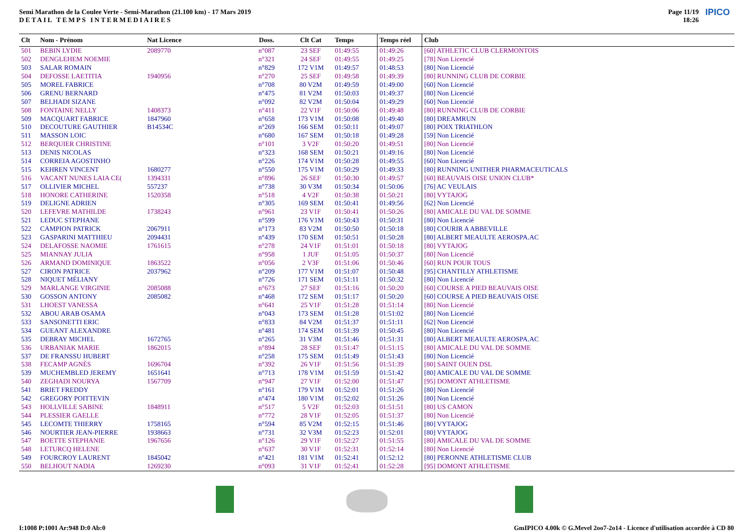Semi Marathon de la Coulee Verte - Semi-Marathon (21.100 km) - 17 Mars 2019
DETAIL TEMPS INTERMEDIAIRES
Page 11/19
18:26
IPICO
| Clt | Nom - Prénom | Nat Licence | Doss. | Clt Cat | Temps | Temps réel | Club |
| --- | --- | --- | --- | --- | --- | --- | --- |
| 501 | BEBIN LYDIE | 2089770 | n°087 | 23 SEF | 01:49:55 | 01:49:26 | [60] ATHLETIC CLUB CLERMONTOIS |
| 502 | DENGLEHEM NOEMIE | | n°321 | 24 SEF | 01:49:55 | 01:49:25 | [78] Non Licencié |
| 503 | SALAR ROMAIN | | n°829 | 172 V1M | 01:49:57 | 01:48:53 | [80] Non Licencié |
| 504 | DEFOSSE LAETITIA | 1940956 | n°270 | 25 SEF | 01:49:58 | 01:49:39 | [80] RUNNING CLUB DE CORBIE |
| 505 | MOREL FABRICE | | n°708 | 80 V2M | 01:49:59 | 01:49:00 | [60] Non Licencié |
| 506 | GRENU BERNARD | | n°475 | 81 V2M | 01:50:03 | 01:49:37 | [80] Non Licencié |
| 507 | BELHADI SIZANE | | n°092 | 82 V2M | 01:50:04 | 01:49:29 | [60] Non Licencié |
| 508 | FONTAINE NELLY | 1408373 | n°411 | 22 V1F | 01:50:06 | 01:49:48 | [80] RUNNING CLUB DE CORBIE |
| 509 | MACQUART FABRICE | 1847960 | n°658 | 173 V1M | 01:50:08 | 01:49:40 | [80] DREAMRUN |
| 510 | DECOUTURE GAUTHIER | B14534C | n°269 | 166 SEM | 01:50:11 | 01:49:07 | [80] POIX TRIATHLON |
| 511 | MASSON LOIC | | n°680 | 167 SEM | 01:50:18 | 01:49:28 | [59] Non Licencié |
| 512 | BERQUIER CHRISTINE | | n°101 | 3 V2F | 01:50:20 | 01:49:51 | [80] Non Licencié |
| 513 | DENIS NICOLAS | | n°323 | 168 SEM | 01:50:21 | 01:49:16 | [80] Non Licencié |
| 514 | CORREIA AGOSTINHO | | n°226 | 174 V1M | 01:50:28 | 01:49:55 | [60] Non Licencié |
| 515 | KEHREN VINCENT | 1680277 | n°550 | 175 V1M | 01:50:29 | 01:49:33 | [80] RUNNING UNITHER PHARMACEUTICALS |
| 516 | VACANT NUNES LAIA CE( | 1394331 | n°896 | 26 SEF | 01:50:30 | 01:49:57 | [60] BEAUVAIS OISE UNION CLUB* |
| 517 | OLLIVIER MICHEL | 557237 | n°738 | 30 V3M | 01:50:34 | 01:50:06 | [76] AC VEULAIS |
| 518 | HONORE CATHERINE | 1520358 | n°518 | 4 V2F | 01:50:38 | 01:50:21 | [80] VYTAJOG |
| 519 | DELIGNE ADRIEN | | n°305 | 169 SEM | 01:50:41 | 01:49:56 | [62] Non Licencié |
| 520 | LEFEVRE MATHILDE | 1738243 | n°961 | 23 V1F | 01:50:41 | 01:50:26 | [80] AMICALE DU VAL DE SOMME |
| 521 | LEDUC STEPHANE | | n°599 | 176 V1M | 01:50:43 | 01:50:31 | [80] Non Licencié |
| 522 | CAMPION PATRICK | 2067911 | n°173 | 83 V2M | 01:50:50 | 01:50:18 | [80] COURIR A ABBEVILLE |
| 523 | GASPARINI MATTHIEU | 2094431 | n°439 | 170 SEM | 01:50:51 | 01:50:28 | [80] ALBERT MEAULTE AEROSPA.AC |
| 524 | DELAFOSSE NAOMIE | 1761615 | n°278 | 24 V1F | 01:51:01 | 01:50:18 | [80] VYTAJOG |
| 525 | MIANNAY JULIA | | n°958 | 1 JUF | 01:51:05 | 01:50:37 | [80] Non Licencié |
| 526 | ARMAND DOMINIQUE | 1863522 | n°056 | 2 V3F | 01:51:06 | 01:50:46 | [60] RUN POUR TOUS |
| 527 | CIRON PATRICE | 2037962 | n°209 | 177 V1M | 01:51:07 | 01:50:48 | [95] CHANTILLY ATHLETISME |
| 528 | NIQUET MÉLIANY | | n°726 | 171 SEM | 01:51:11 | 01:50:32 | [80] Non Licencié |
| 529 | MARLANGE VIRGINIE | 2085088 | n°673 | 27 SEF | 01:51:16 | 01:50:20 | [60] COURSE A PIED BEAUVAIS OISE |
| 530 | GOSSON ANTONY | 2085082 | n°468 | 172 SEM | 01:51:17 | 01:50:20 | [60] COURSE A PIED BEAUVAIS OISE |
| 531 | LHOEST VANESSA | | n°641 | 25 V1F | 01:51:28 | 01:51:14 | [80] Non Licencié |
| 532 | ABOU ARAB OSAMA | | n°043 | 173 SEM | 01:51:28 | 01:51:02 | [80] Non Licencié |
| 533 | SANSONETTI ERIC | | n°833 | 84 V2M | 01:51:37 | 01:51:11 | [62] Non Licencié |
| 534 | GUEANT ALEXANDRE | | n°481 | 174 SEM | 01:51:39 | 01:50:45 | [80] Non Licencié |
| 535 | DEBRAY MICHEL | 1672765 | n°265 | 31 V3M | 01:51:46 | 01:51:31 | [80] ALBERT MEAULTE AEROSPA.AC |
| 536 | URBANIAK MARIE | 1862015 | n°894 | 28 SEF | 01:51:47 | 01:51:15 | [80] AMICALE DU VAL DE SOMME |
| 537 | DE FRANSSU HUBERT | | n°258 | 175 SEM | 01:51:49 | 01:51:43 | [80] Non Licencié |
| 538 | FECAMP AGNÈS | 1696704 | n°392 | 26 V1F | 01:51:56 | 01:51:39 | [80] SAINT OUEN DSL |
| 539 | MUCHEMBLED JEREMY | 1651641 | n°713 | 178 V1M | 01:51:59 | 01:51:42 | [80] AMICALE DU VAL DE SOMME |
| 540 | ZEGHADI NOURYA | 1567709 | n°947 | 27 V1F | 01:52:00 | 01:51:47 | [95] DOMONT ATHLETISME |
| 541 | BRIET FREDDY | | n°161 | 179 V1M | 01:52:01 | 01:51:26 | [80] Non Licencié |
| 542 | GREGORY POITTEVIN | | n°474 | 180 V1M | 01:52:02 | 01:51:26 | [80] Non Licencié |
| 543 | HOLLVILLE SABINE | 1848911 | n°517 | 5 V2F | 01:52:03 | 01:51:51 | [80] US CAMON |
| 544 | PLESSIER GAELLE | | n°772 | 28 V1F | 01:52:05 | 01:51:37 | [80] Non Licencié |
| 545 | LECOMTE THIERRY | 1758165 | n°594 | 85 V2M | 01:52:15 | 01:51:46 | [80] VYTAJOG |
| 546 | NOURTIER JEAN-PIERRE | 1938663 | n°731 | 32 V3M | 01:52:23 | 01:52:01 | [80] VYTAJOG |
| 547 | BOETTE STEPHANIE | 1967656 | n°126 | 29 V1F | 01:52:27 | 01:51:55 | [80] AMICALE DU VAL DE SOMME |
| 548 | LETURCQ HELENE | | n°637 | 30 V1F | 01:52:31 | 01:52:14 | [80] Non Licencié |
| 549 | FOURCROY LAURENT | 1845042 | n°421 | 181 V1M | 01:52:41 | 01:52:12 | [80] PERONNE ATHLETISME CLUB |
| 550 | BELHOUT NADIA | 1269230 | n°093 | 31 V1F | 01:52:41 | 01:52:28 | [95] DOMONT ATHLETISME |
I:1008 P:1001 Ar:948 D:0 Ab:0
GmIPICO 4.00k © G.Mevel 2oo7-2o14 - Licence d'utilisation accordée à CD 80